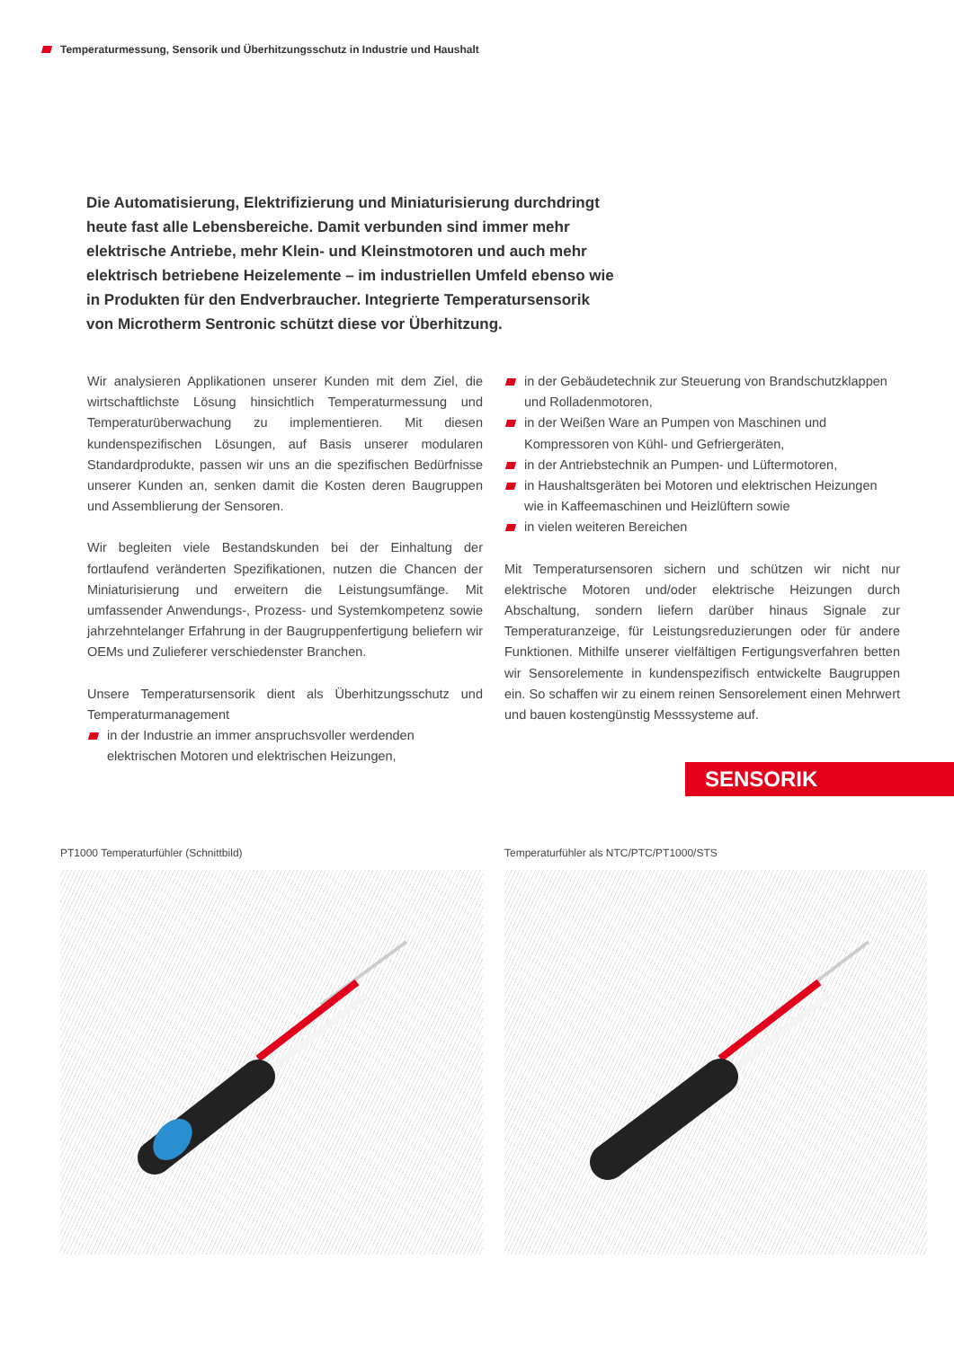Temperaturmessung, Sensorik und Überhitzungsschutz in Industrie und Haushalt
Die Automatisierung, Elektrifizierung und Miniaturisierung durchdringt heute fast alle Lebensbereiche. Damit verbunden sind immer mehr elektrische Antriebe, mehr Klein- und Kleinstmotoren und auch mehr elektrisch betriebene Heizelemente – im industriellen Umfeld ebenso wie in Produkten für den Endverbraucher. Integrierte Temperatursensorik von Microtherm Sentronic schützt diese vor Überhitzung.
Wir analysieren Applikationen unserer Kunden mit dem Ziel, die wirtschaftlichste Lösung hinsichtlich Temperaturmessung und Temperaturüberwachung zu implementieren. Mit diesen kundenspezifischen Lösungen, auf Basis unserer modularen Standardprodukte, passen wir uns an die spezifischen Bedürfnisse unserer Kunden an, senken damit die Kosten deren Baugruppen und Assemblierung der Sensoren.
Wir begleiten viele Bestandskunden bei der Einhaltung der fortlaufend veränderten Spezifikationen, nutzen die Chancen der Miniaturisierung und erweitern die Leistungsumfänge. Mit umfassender Anwendungs-, Prozess- und Systemkompetenz sowie jahrzehntelanger Erfahrung in der Baugruppenfertigung beliefern wir OEMs und Zulieferer verschiedenster Branchen.
Unsere Temperatursensorik dient als Überhitzungsschutz und Temperaturmanagement
in der Industrie an immer anspruchsvoller werdenden elektrischen Motoren und elektrischen Heizungen,
in der Gebäudetechnik zur Steuerung von Brandschutzklappen und Rolladenmotoren,
in der Weißen Ware an Pumpen von Maschinen und Kompressoren von Kühl- und Gefriergeräten,
in der Antriebstechnik an Pumpen- und Lüftermotoren,
in Haushaltsgeräten bei Motoren und elektrischen Heizungen wie in Kaffeemaschinen und Heizlüftern sowie
in vielen weiteren Bereichen
Mit Temperatursensoren sichern und schützen wir nicht nur elektrische Motoren und/oder elektrische Heizungen durch Abschaltung, sondern liefern darüber hinaus Signale zur Temperaturanzeige, für Leistungsreduzierungen oder für andere Funktionen. Mithilfe unserer vielfältigen Fertigungsverfahren betten wir Sensorelemente in kundenspezifisch entwickelte Baugruppen ein. So schaffen wir zu einem reinen Sensorelement einen Mehrwert und bauen kostengünstig Messsysteme auf.
SENSORIK
PT1000 Temperaturfühler (Schnittbild)
Temperaturfühler als NTC/PTC/PT1000/STS